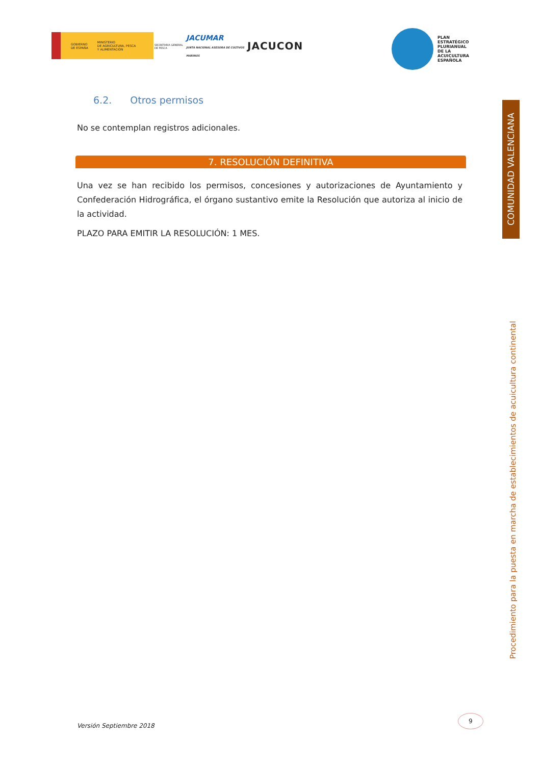GOBIERNO
DE ESPAÑA MINISTERIO
DE AGRICULTURA, PESCA
Y ALIMENTACIÓN
SECRETARÍA GENERAL
DE PESCA
JACUMAR
JUNTA NACIONAL ASESORA DE CULTIVOS MARINOS
JACUCON
PLAN
ESTRATÉGICO
PLURIANUAL
DE LA
ACUICULTURA
ESPAÑOLA
6.2. Otros permisos
No se contemplan registros adicionales.
7. RESOLUCIÓN DEFINITIVA
Una vez se han recibido los permisos, concesiones y autorizaciones de Ayuntamiento y Confederación Hidrográfica, el órgano sustantivo emite la Resolución que autoriza al inicio de la actividad.
PLAZO PARA EMITIR LA RESOLUCIÓN: 1 MES.
COMUNIDAD VALENCIANA
Procedimiento para la puesta en marcha de establecimientos de acuicultura continental
Versión Septiembre 2018
9